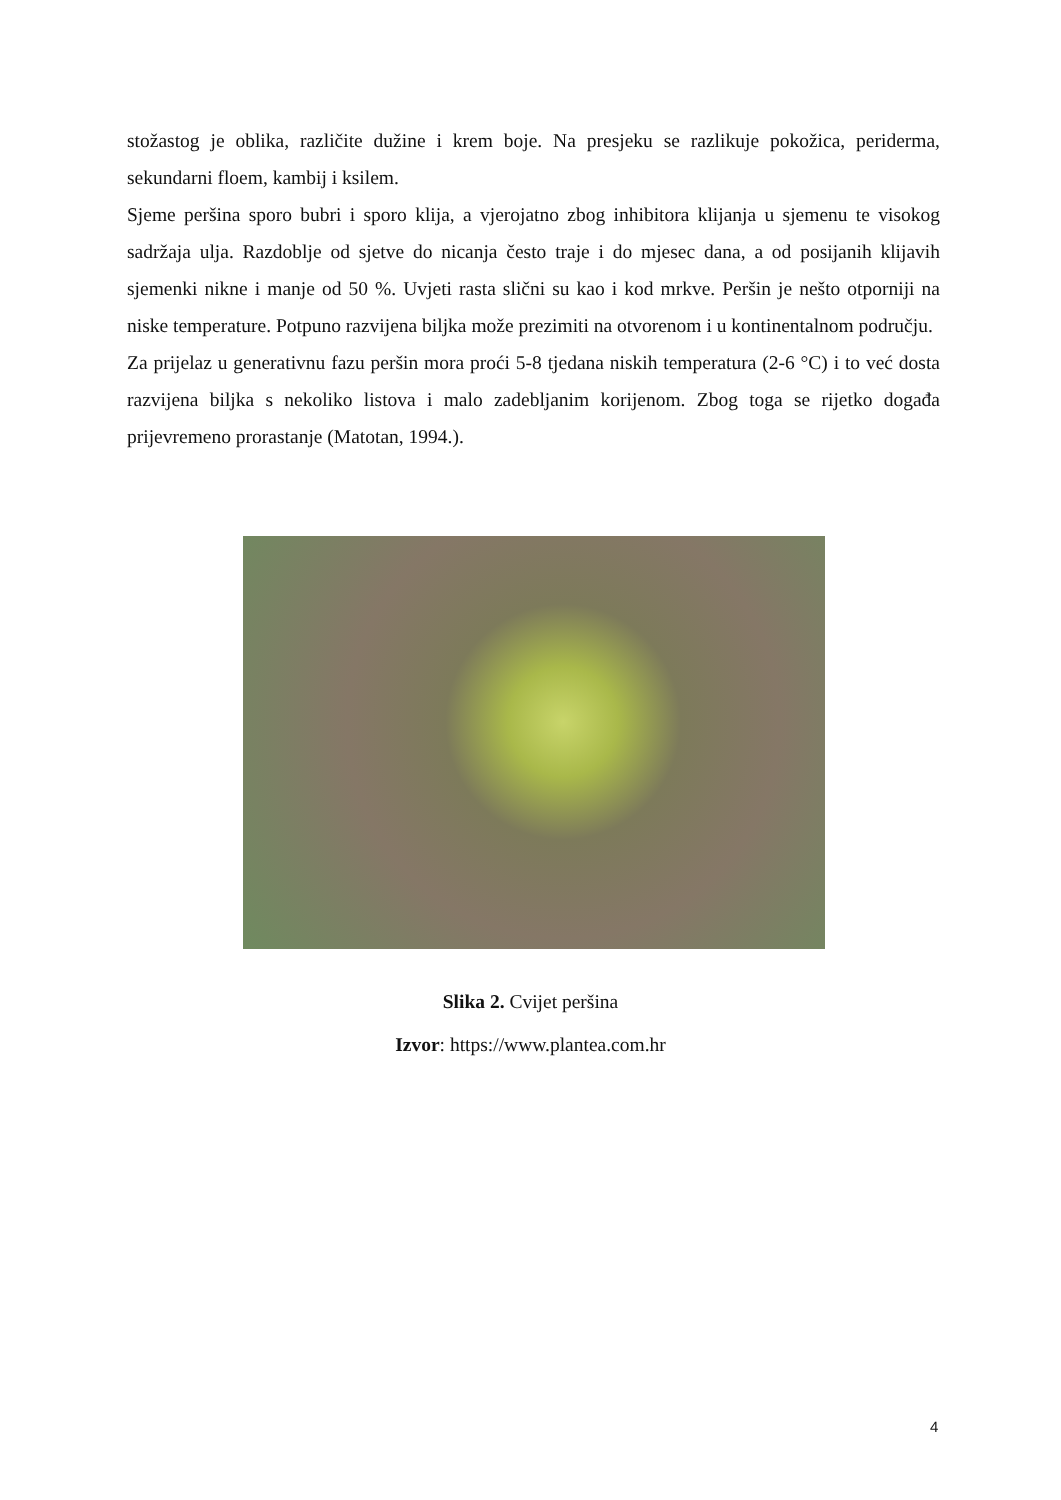stožastog je oblika, različite dužine i krem boje. Na presjeku se razlikuje pokožica, periderma, sekundarni floem, kambij i ksilem.
Sjeme peršina sporo bubri i sporo klija, a vjerojatno zbog inhibitora klijanja u sjemenu te visokog sadržaja ulja. Razdoblje od sjetve do nicanja često traje i do mjesec dana, a od posijanih klijavih sjemenki nikne i manje od 50 %. Uvjeti rasta slični su kao i kod mrkve. Peršin je nešto otporniji na niske temperature. Potpuno razvijena biljka može prezimiti na otvorenom i u kontinentalnom području.
Za prijelaz u generativnu fazu peršin mora proći 5-8 tjedana niskih temperatura (2-6 °C) i to već dosta razvijena biljka s nekoliko listova i malo zadebljanim korijenom. Zbog toga se rijetko događa prijevremeno prorastanje (Matotan, 1994.).
Slika 2. Cvijet peršina
Izvor: https://www.plantea.com.hr
4